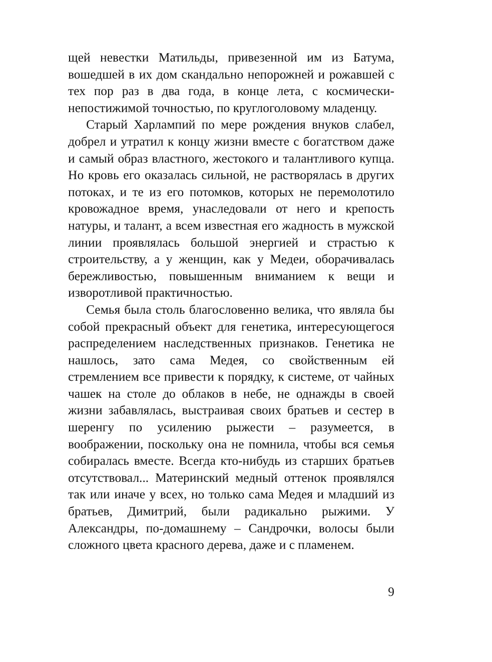щей невестки Матильды, привезенной им из Батума, вошедшей в их дом скандально непорожней и рожавшей с тех пор раз в два года, в конце лета, с космически-непостижимой точностью, по круглоголовому младенцу.
Старый Харлампий по мере рождения внуков слабел, добрел и утратил к концу жизни вместе с богатством даже и самый образ властного, жестокого и талантливого купца. Но кровь его оказалась сильной, не растворялась в других потоках, и те из его потомков, которых не перемолотило кровожадное время, унаследовали от него и крепость натуры, и талант, а всем известная его жадность в мужской линии проявлялась большой энергией и страстью к строительству, а у женщин, как у Медеи, оборачивалась бережливостью, повышенным вниманием к вещи и изворотливой практичностью.
Семья была столь благословенно велика, что являла бы собой прекрасный объект для генетика, интересующегося распределением наследственных признаков. Генетика не нашлось, зато сама Медея, со свойственным ей стремлением все привести к порядку, к системе, от чайных чашек на столе до облаков в небе, не однажды в своей жизни забавлялась, выстраивая своих братьев и сестер в шеренгу по усилению рыжести – разумеется, в воображении, поскольку она не помнила, чтобы вся семья собиралась вместе. Всегда кто-нибудь из старших братьев отсутствовал... Материнский медный оттенок проявлялся так или иначе у всех, но только сама Медея и младший из братьев, Димитрий, были радикально рыжими. У Александры, по-домашнему – Сандрочки, волосы были сложного цвета красного дерева, даже и с пламенем.
9